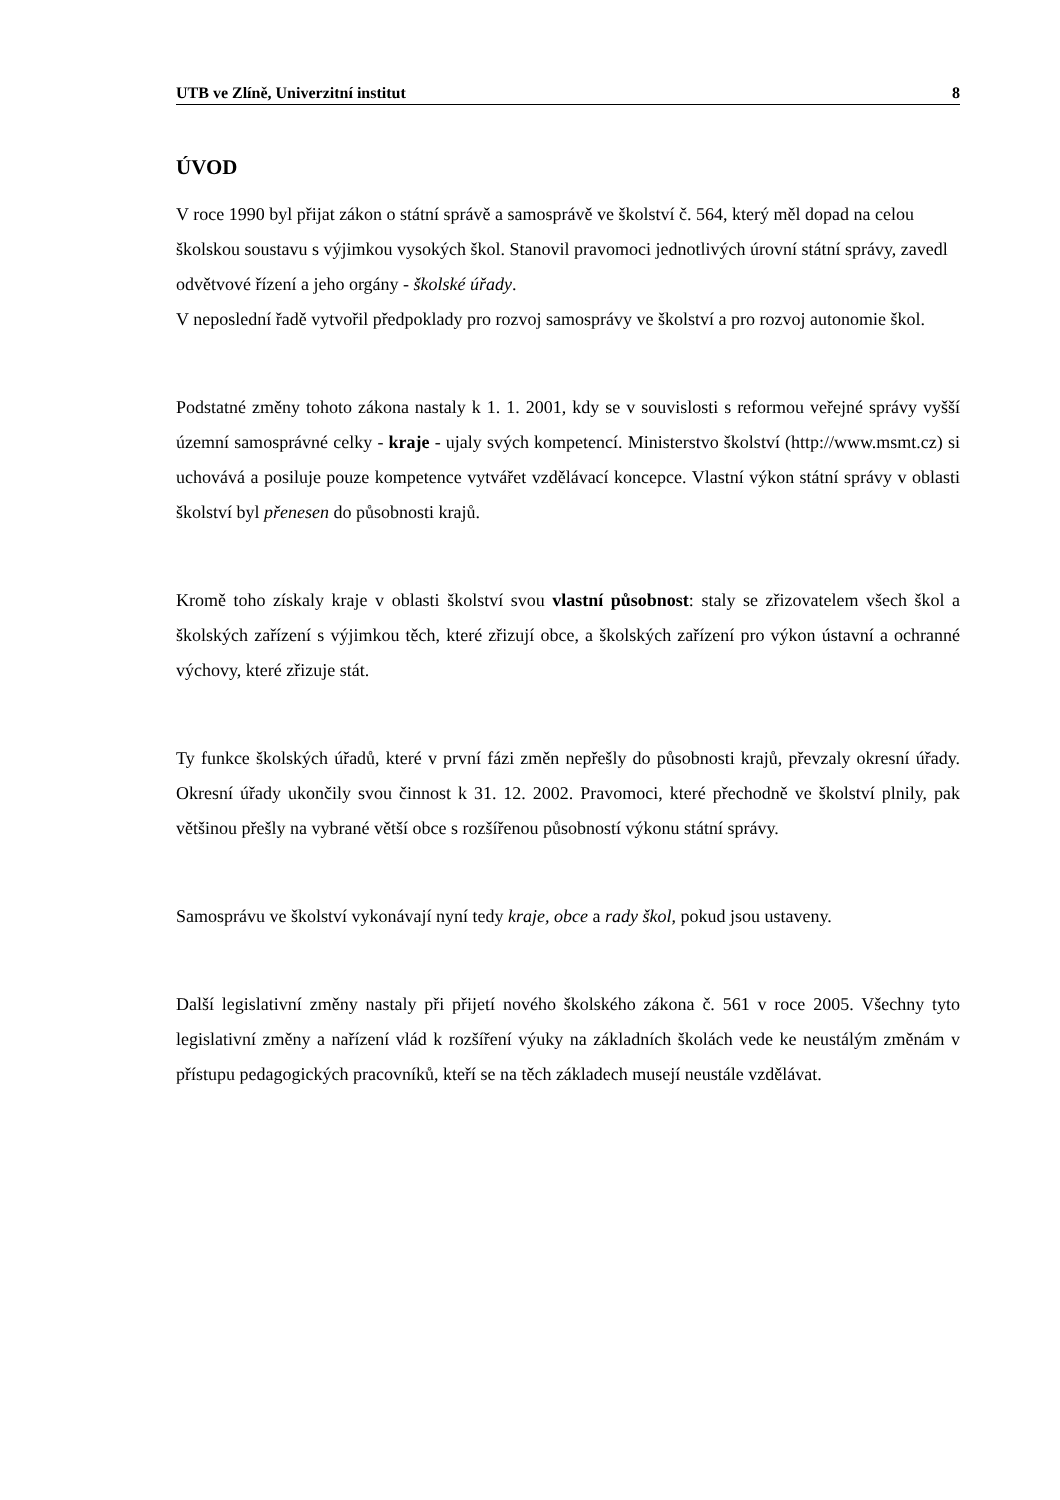UTB ve Zlíně, Univerzitní institut 8
ÚVOD
V roce 1990 byl přijat zákon o státní správě a samosprávě ve školství č. 564, který měl dopad na celou školskou soustavu s výjimkou vysokých škol. Stanovil pravomoci jednotlivých úrovní státní správy, zavedl odvětvové řízení a jeho orgány - školské úřady.
V neposlední řadě vytvořil předpoklady pro rozvoj samosprávy ve školství a pro rozvoj autonomie škol.
Podstatné změny tohoto zákona nastaly k 1. 1. 2001, kdy se v souvislosti s reformou veřejné správy vyšší územní samosprávné celky - kraje - ujaly svých kompetencí. Ministerstvo školství (http://www.msmt.cz) si uchovává a posiluje pouze kompetence vytvářet vzdělávací koncepce. Vlastní výkon státní správy v oblasti školství byl přenesen do působnosti krajů.
Kromě toho získaly kraje v oblasti školství svou vlastní působnost: staly se zřizovatelem všech škol a školských zařízení s výjimkou těch, které zřizují obce, a školských zařízení pro výkon ústavní a ochranné výchovy, které zřizuje stát.
Ty funkce školských úřadů, které v první fázi změn nepřešly do působnosti krajů, převzaly okresní úřady. Okresní úřady ukončily svou činnost k 31. 12. 2002. Pravomoci, které přechodně ve školství plnily, pak většinou přešly na vybrané větší obce s rozšířenou působností výkonu státní správy.
Samosprávu ve školství vykonávají nyní tedy kraje, obce a rady škol, pokud jsou ustaveny.
Další legislativní změny nastaly při přijetí nového školského zákona č. 561 v roce 2005. Všechny tyto legislativní změny a nařízení vlád k rozšíření výuky na základních školách vede ke neustálým změnám v přístupu pedagogických pracovníků, kteří se na těch základech musejí neustále vzdělávat.